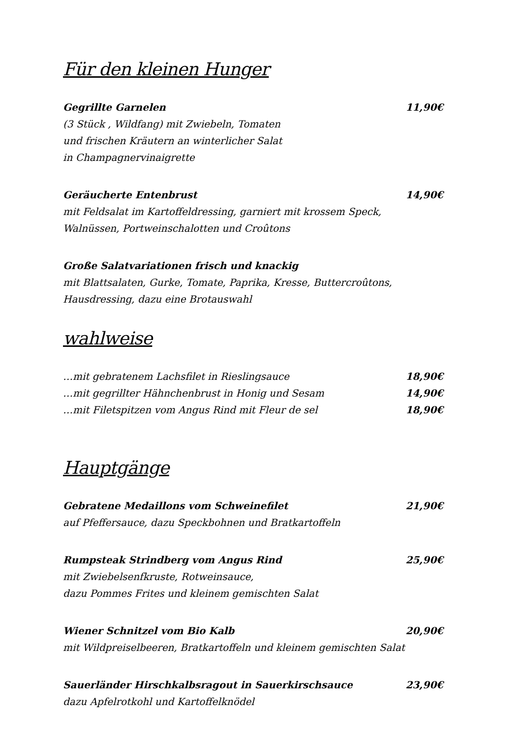Für den kleinen Hunger
Gegrillte Garnelen 11,90€
(3 Stück , Wildfang) mit Zwiebeln, Tomaten
und frischen Kräutern an winterlicher Salat
in Champagnervinaigrette
Geräucherte Entenbrust 14,90€
mit Feldsalat im Kartoffeldressing, garniert mit krossem Speck,
Walnüssen, Portweinschalotten und Croûtons
Große Salatvariationen frisch und knackig
mit Blattsalaten, Gurke, Tomate, Paprika, Kresse, Buttercroûtons,
Hausdressing, dazu eine Brotauswahl
wahlweise
…mit gebratenem Lachsfilet in Rieslingsauce 18,90€
…mit gegrillter Hähnchenbrust in Honig und Sesam 14,90€
…mit Filetspitzen vom Angus Rind mit Fleur de sel 18,90€
Hauptgänge
Gebratene Medaillons vom Schweinefilet 21,90€
auf Pfeffersauce, dazu Speckbohnen und Bratkartoffeln
Rumpsteak Strindberg vom Angus Rind 25,90€
mit Zwiebelsenfkruste, Rotweinsauce,
dazu Pommes Frites und kleinem gemischten Salat
Wiener Schnitzel vom Bio Kalb 20,90€
mit Wildpreiselbeeren, Bratkartoffeln und kleinem gemischten Salat
Sauerländer Hirschkalbsragout in Sauerkirschsauce 23,90€
dazu Apfelrotkohl und Kartoffelknödel